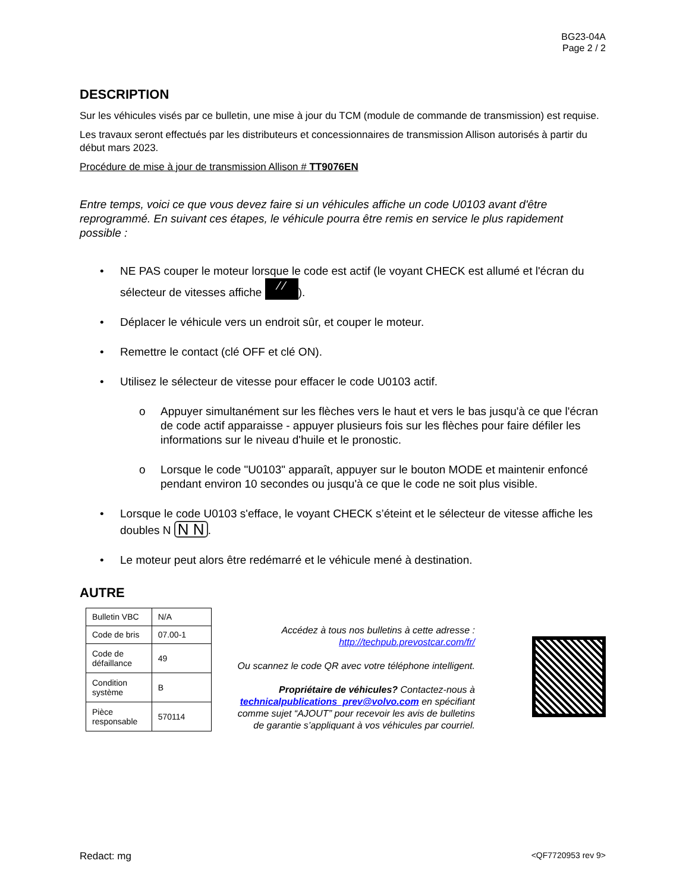BG23-04A
Page 2 / 2
DESCRIPTION
Sur les véhicules visés par ce bulletin, une mise à jour du TCM (module de commande de transmission) est requise.
Les travaux seront effectués par les distributeurs et concessionnaires de transmission Allison autorisés à partir du début mars 2023.
Procédure de mise à jour de transmission Allison # TT9076EN
Entre temps, voici ce que vous devez faire si un véhicules affiche un code U0103 avant d'être reprogrammé. En suivant ces étapes, le véhicule pourra être remis en service le plus rapidement possible :
• NE PAS couper le moteur lorsque le code est actif (le voyant CHECK est allumé et l'écran du sélecteur de vitesses affiche ⁄ ⁄).
• Déplacer le véhicule vers un endroit sûr, et couper le moteur.
• Remettre le contact (clé OFF et clé ON).
• Utilisez le sélecteur de vitesse pour effacer le code U0103 actif.
o Appuyer simultanément sur les flèches vers le haut et vers le bas jusqu'à ce que l'écran de code actif apparaisse - appuyer plusieurs fois sur les flèches pour faire défiler les informations sur le niveau d'huile et le pronostic.
o Lorsque le code "U0103" apparaît, appuyer sur le bouton MODE et maintenir enfoncé pendant environ 10 secondes ou jusqu'à ce que le code ne soit plus visible.
• Lorsque le code U0103 s'efface, le voyant CHECK s’éteint et le sélecteur de vitesse affiche les doubles N N N.
• Le moteur peut alors être redémarré et le véhicule mené à destination.
AUTRE
| Bulletin VBC | N/A |
| Code de bris | 07.00-1 |
| Code de défaillance | 49 |
| Condition système | B |
| Pièce responsable | 570114 |
Accédez à tous nos bulletins à cette adresse :
http://techpub.prevostcar.com/fr/
Ou scannez le code QR avec votre téléphone intelligent.
Propriétaire de véhicules? Contactez-nous à technicalpublications_prev@volvo.com en spécifiant comme sujet “AJOUT” pour recevoir les avis de bulletins de garantie s’appliquant à vos véhicules par courriel.
Redact: mg <QF7720953 rev 9>